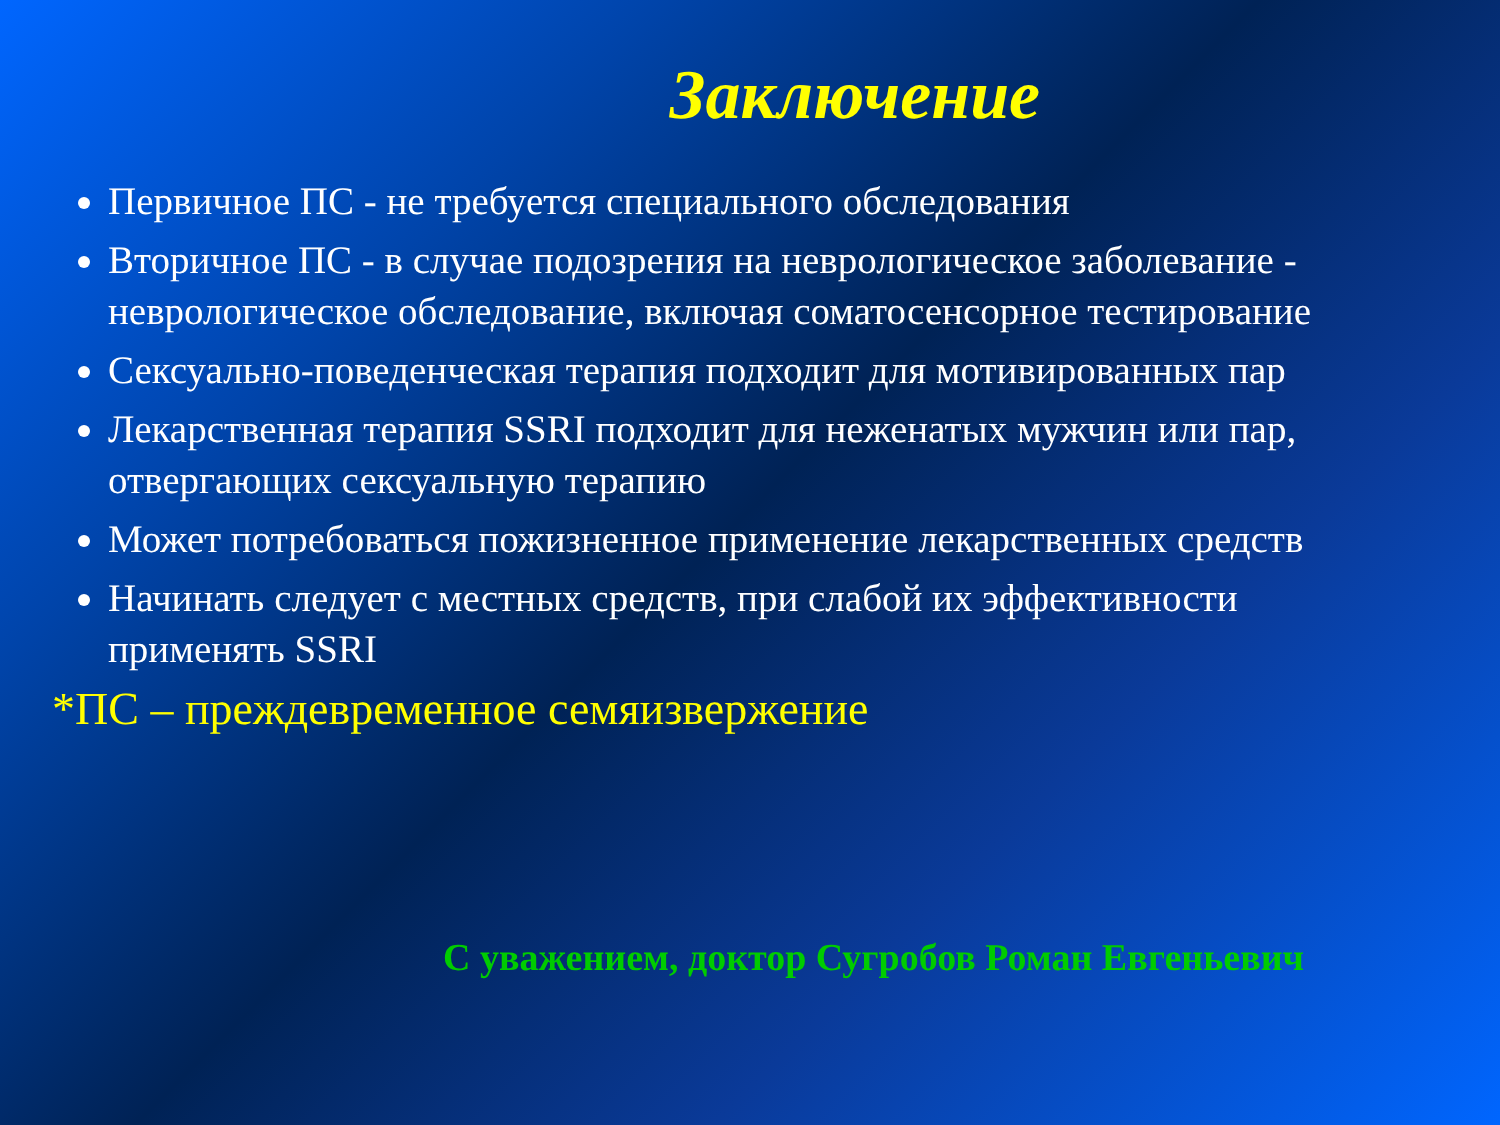Заключение
Первичное ПС - не требуется специального обследования
Вторичное ПС - в случае подозрения на неврологическое заболевание - неврологическое обследование, включая соматосенсорное тестирование
Сексуально-поведенческая терапия подходит для мотивированных пар
Лекарственная терапия SSRI подходит для неженатых мужчин или пар, отвергающих сексуальную терапию
Может потребоваться пожизненное применение лекарственных средств
Начинать следует с местных средств, при слабой их эффективности применять SSRI
*ПС – преждевременное семяизвержение
С уважением, доктор Сугробов Роман Евгеньевич